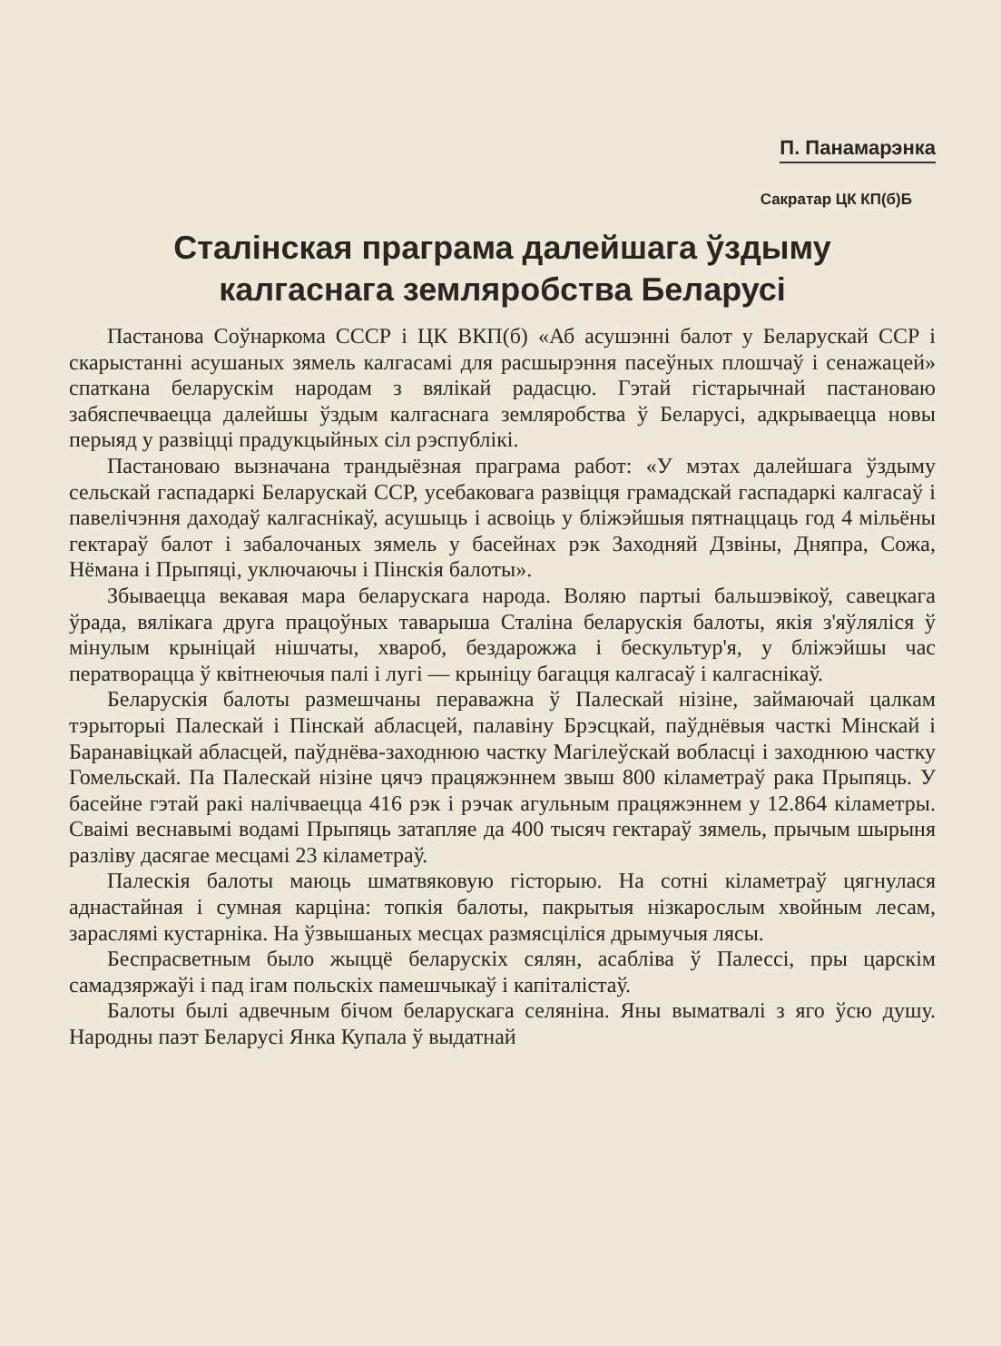П. Панамарэнка
Сакратар ЦК КП(б)Б
Сталінская праграма далейшага ўздыму
калгаснага земляробства Беларусі
Пастанова Соўнаркома СССР і ЦК ВКП(б) «Аб асушэнні балот у Беларускай ССР і скарыстанні асушаных зямель калгасамі для расшырэння пасеўных плошчаў і сенажацей» спаткана беларускім народам з вялікай радасцю. Гэтай гістарычнай пастановаю забяспечваецца далейшы ўздым калгаснага земляробства ў Беларусі, адкрываецца новы перыяд у развіцці прадукцыйных сіл рэспублікі.
Пастановаю вызначана трандыёзная праграма работ: «У мэтах далейшага ўздыму сельскай гаспадаркі Беларускай ССР, усебаковага развіцця грамадскай гаспадаркі калгасаў і павелічэння даходаў калгаснікаў, асушыць і асвоіць у бліжэйшыя пятнаццаць год 4 мільёны гектараў балот і забалочаных зямель у басейнах рэк Заходняй Дзвіны, Дняпра, Сожа, Нёмана і Прыпяці, уключаючы і Пінскія балоты».
Збываецца векавая мара беларускага народа. Воляю партыі бальшэвікоў, савецкага ўрада, вялікага друга працоўных таварыша Сталіна беларускія балоты, якія з'яўляліся ў мінулым крыніцай нішчаты, хвароб, бездарожжа і бескультур'я, у бліжэйшы час ператворацца ў квітнеючыя палі і лугі — крыніцу багацця калгасаў і калгаснікаў.
Беларускія балоты размешчаны пераважна ў Палескай нізіне, займаючай цалкам тэрыторыі Палескай і Пінскай абласцей, палавіну Брэсцкай, паўднёвыя часткі Мінскай і Баранавіцкай абласцей, паўднёва-заходнюю частку Магілеўскай вобласці і заходнюю частку Гомельскай. Па Палескай нізіне цячэ працяжэннем звыш 800 кіламетраў рака Прыпяць. У басейне гэтай ракі налічваецца 416 рэк і рэчак агульным працяжэннем у 12.864 кіламетры. Сваімі веснавымі водамі Прыпяць затапляе да 400 тысяч гектараў зямель, прычым шырыня разліву дасягае месцамі 23 кіламетраў.
Палескія балоты маюць шматвяковую гісторыю. На сотні кіламетраў цягнулася аднастайная і сумная карціна: топкія балоты, пакрытыя нізкарослым хвойным лесам, зараслямі кустарніка. На ўзвышаных месцах размясціліся дрымучыя лясы.
Беспрасветным было жыццё беларускіх сялян, асабліва ў Палессі, пры царскім самадзяржаўі і пад ігам польскіх памешчыкаў і капіталістаў.
Балоты былі адвечным бічом беларускага селяніна. Яны выматвалі з яго ўсю душу. Народны паэт Беларусі Янка Купала ў выдатнай